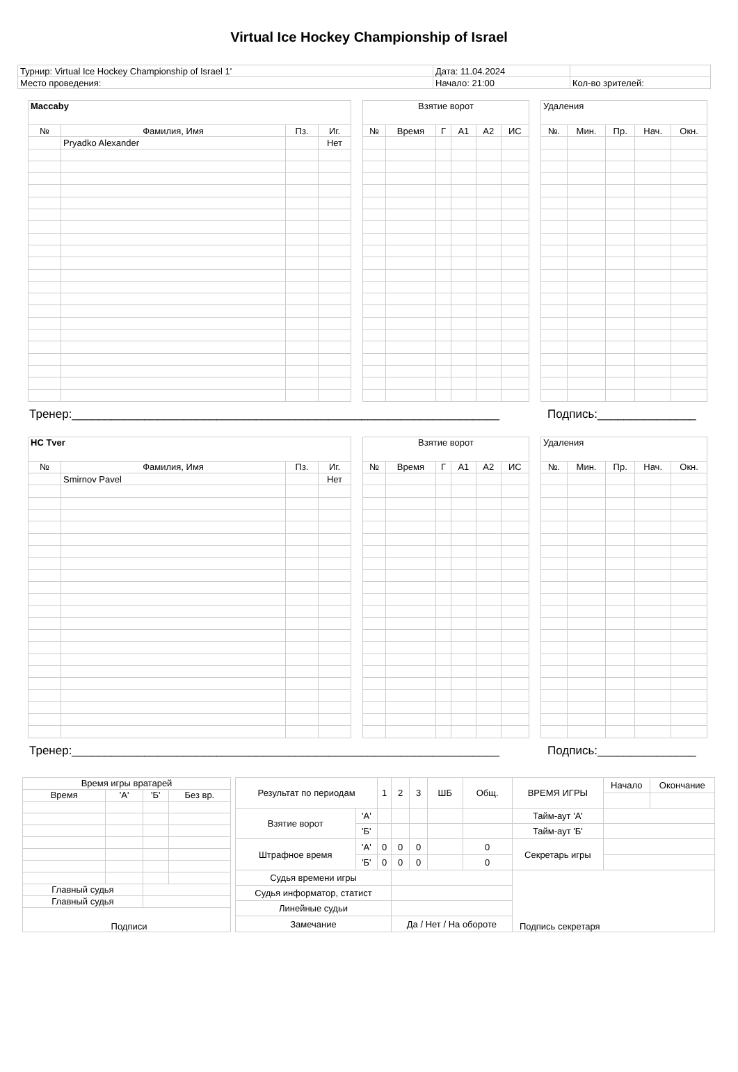Virtual Ice Hockey Championship of Israel
| Турнир: Virtual Ice Hockey Championship of Israel 1' | Дата: 11.04.2024 | |
| Место проведения: | Начало: 21:00 | Кол-во зрителей: |
| Maccaby | | | |
| № | Фамилия, Имя | Пз. | Иг. |
| | Pryadko Alexander | | Нет |
| Взятие ворот | | | | | |
| № | Время | Г | А1 | А2 | ИС |
| Удаления | | | | |
| №. | Мин. | Пр. | Нач. | Окн. |
Тренер:_________________________________________________________________ Подпись:_______________
| HC Tver | | | |
| № | Фамилия, Имя | Пз. | Иг. |
| | Smirnov Pavel | | Нет |
| Взятие ворот | | | | | |
| № | Время | Г | А1 | А2 | ИС |
| Удаления | | | | |
| №. | Мин. | Пр. | Нач. | Окн. |
Тренер:_________________________________________________________________ Подпись:_______________
| Время игры вратарей | | | |
| Время | 'А' | 'Б' | Без вр. |
| Главный судья | | | |
| Главный судья | | | |
| Подписи | | | |
| Результат по периодам | | 1 | 2 | 3 | ШБ | Общ. | ВРЕМЯ ИГРЫ | Начало | Окончание |
| Взятие ворот | 'А' | | | | | | Тайм-аут 'А' | | |
| | 'Б' | | | | | | Тайм-аут 'Б' | | |
| Штрафное время | 'А' | 0 | 0 | 0 | | 0 | Секретарь игры | | |
| | 'Б' | 0 | 0 | 0 | | 0 | | | |
| Судья времени игры | | | | | | | Подпись секретаря | | |
| Судья информатор, статист | | | | | | | | | |
| Линейные судьи | | | | | | | | | |
| Замечание | | | Да / Нет / На обороте | | | | | | |